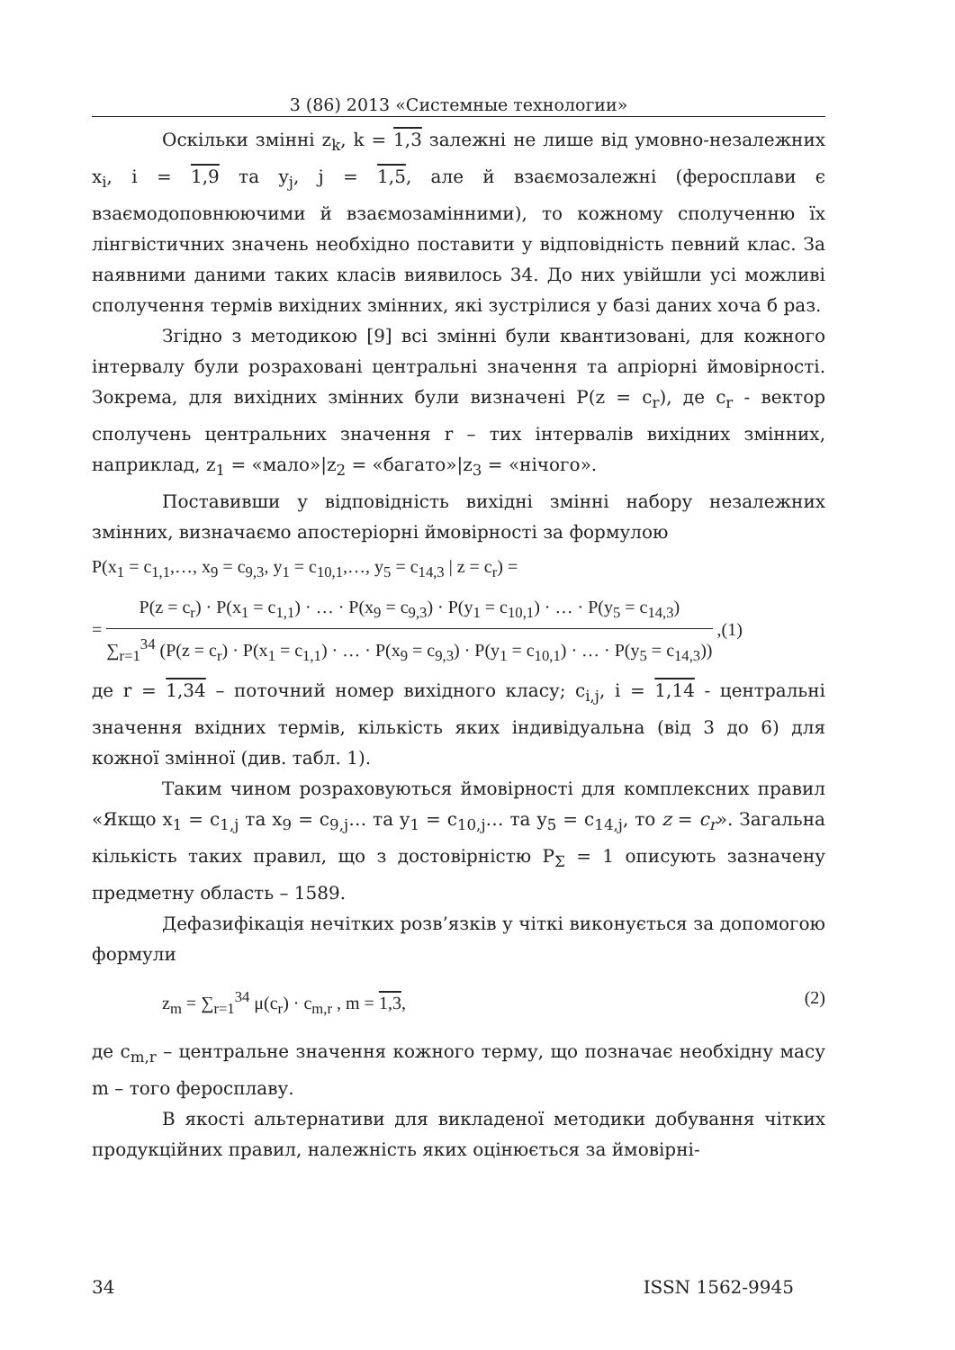3 (86) 2013 «Системные технологии»
Оскільки змінні z<sub>k</sub>, k = 1,3 залежні не лише від умовно-незалежних x<sub>i</sub>, i = 1,9 та y<sub>j</sub>, j = 1,5, але й взаємозалежні (феросплави є взаємодоповнюючими й взаємозамінними), то кожному сполученню їх лінгвістичних значень необхідно поставити у відповідність певний клас. За наявними даними таких класів виявилось 34. До них увійшли усі можливі сполучення термів вихідних змінних, які зустрілися у базі даних хоча б раз.
Згідно з методикою [9] всі змінні були квантизовані, для кожного інтервалу були розраховані центральні значення та апріорні ймовірності. Зокрема, для вихідних змінних були визначені P(z = c<sub>r</sub>), де c<sub>r</sub> - вектор сполучень центральних значення r – тих інтервалів вихідних змінних, наприклад, z<sub>1</sub> = «мало»|z<sub>2</sub> = «багато»|z<sub>3</sub> = «нічого».
Поставивши у відповідність вихідні змінні набору незалежних змінних, визначаємо апостеріорні ймовірності за формулою
P(x<sub>1</sub> = c<sub>1,1</sub>,…, x<sub>9</sub> = c<sub>9,3</sub>, y<sub>1</sub> = c<sub>10,1</sub>,…, y<sub>5</sub> = c<sub>14,3</sub> | z = c<sub>r</sub>) =
=
P(z = c<sub>r</sub>) · P(x<sub>1</sub> = c<sub>1,1</sub>) · … · P(x<sub>9</sub> = c<sub>9,3</sub>) · P(y<sub>1</sub> = c<sub>10,1</sub>) · … · P(y<sub>5</sub> = c<sub>14,3</sub>)
∑<sub>r=1</sub><sup>34</sup> (P(z = c<sub>r</sub>) · P(x<sub>1</sub> = c<sub>1,1</sub>) · … · P(x<sub>9</sub> = c<sub>9,3</sub>) · P(y<sub>1</sub> = c<sub>10,1</sub>) · … · P(y<sub>5</sub> = c<sub>14,3</sub>))
,(1)
де r = 1,34 – поточний номер вихідного класу; c<sub>i,j</sub>, i = 1,14 - центральні значення вхідних термів, кількість яких індивідуальна (від 3 до 6) для кожної змінної (див. табл. 1).
Таким чином розраховуються ймовірності для комплексних правил «Якщо x<sub>1</sub> = c<sub>1,j</sub> та x<sub>9</sub> = c<sub>9,j</sub>… та y<sub>1</sub> = c<sub>10,j</sub>… та y<sub>5</sub> = c<sub>14,j</sub>, то z = c<sub>r</sub>». Загальна кількість таких правил, що з достовірністю P<sub>Σ</sub> = 1 описують зазначену предметну область – 1589.
Дефазифікація нечітких розв’язків у чіткі виконується за допомогою формули
z<sub>m</sub> = ∑<sub>r=1</sub><sup>34</sup> μ(c<sub>r</sub>) · c<sub>m,r</sub> , m = 1,3, (2)
де c<sub>m,r</sub> – центральне значення кожного терму, що позначає необхідну масу m – того феросплаву.
В якості альтернативи для викладеної методики добування чітких продукційних правил, належність яких оцінюється за ймовірні-
34 ISSN 1562-9945